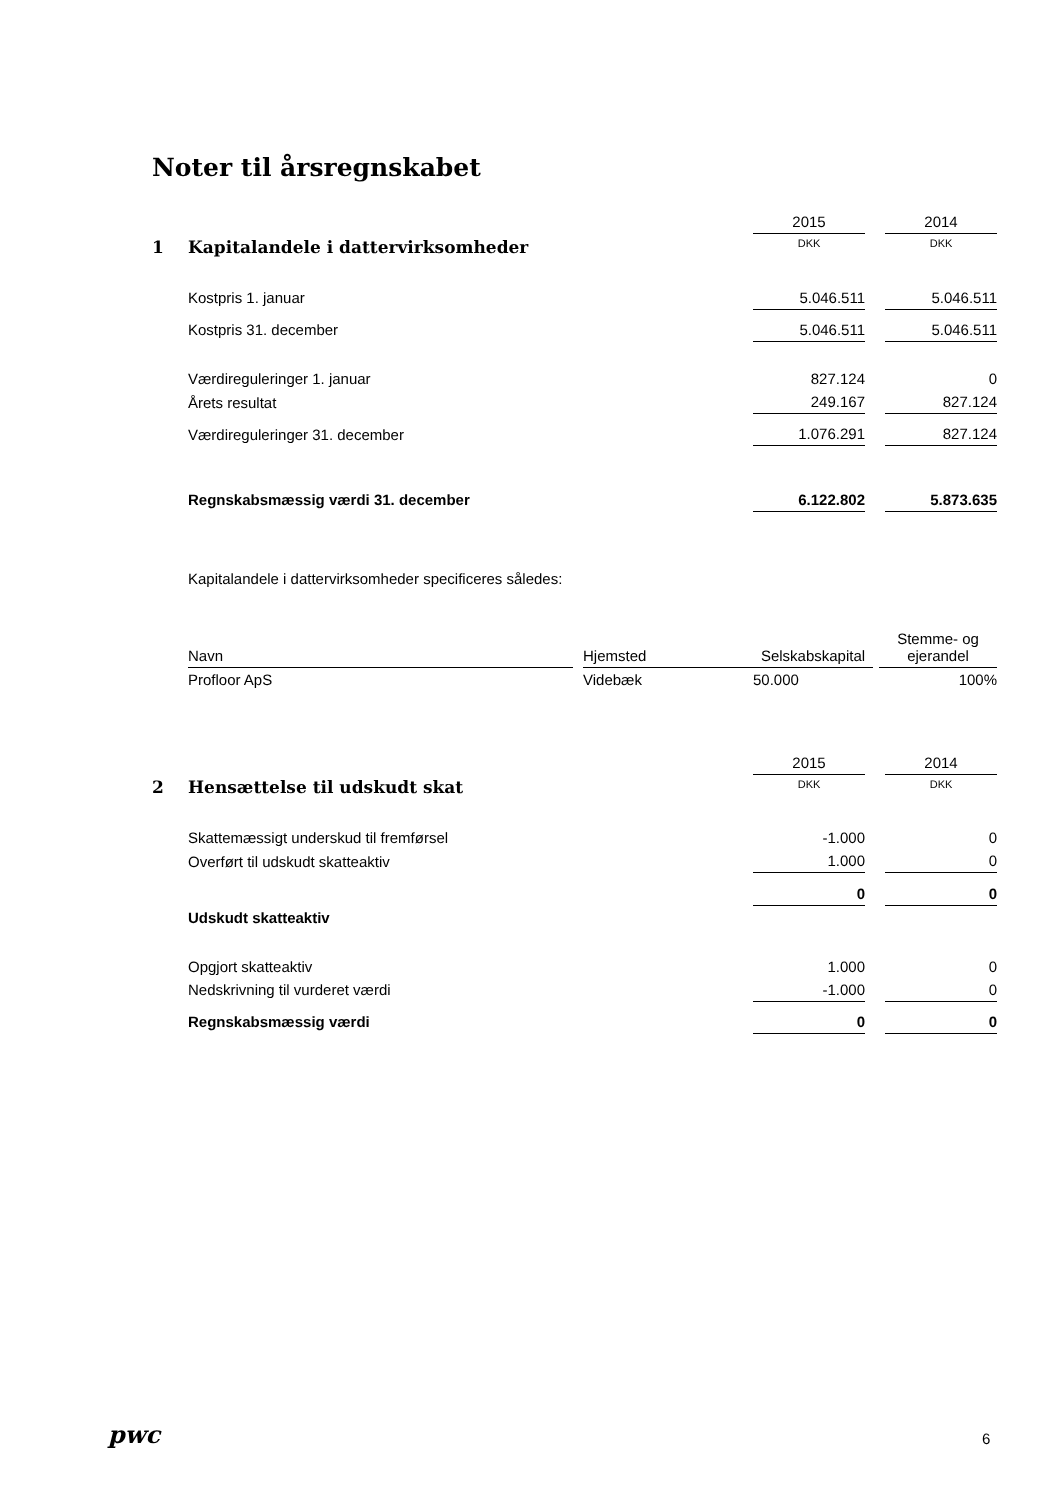Noter til årsregnskabet
| | | 2015 | | 2014 |
| 1 | Kapitalandele i dattervirksomheder | DKK | | DKK |
| | Kostpris 1. januar | 5.046.511 | | 5.046.511 |
| | Kostpris 31. december | 5.046.511 | | 5.046.511 |
| | Værdireguleringer 1. januar | 827.124 | | 0 |
| | Årets resultat | 249.167 | | 827.124 |
| | Værdireguleringer 31. december | 1.076.291 | | 827.124 |
| | Regnskabsmæssig værdi 31. december | 6.122.802 | | 5.873.635 |
Kapitalandele i dattervirksomheder specificeres således:
| Navn | | Hjemsted | Selskabskapital | | Stemme- og ejerandel |
| Profloor ApS | | Videbæk | 50.000 | | 100% |
| | | 2015 | | 2014 |
| 2 | Hensættelse til udskudt skat | DKK | | DKK |
| | Skattemæssigt underskud til fremførsel | -1.000 | | 0 |
| | Overført til udskudt skatteaktiv | 1.000 | | 0 |
| | | 0 | | 0 |
| | Udskudt skatteaktiv | | | |
| | Opgjort skatteaktiv | 1.000 | | 0 |
| | Nedskrivning til vurderet værdi | -1.000 | | 0 |
| | Regnskabsmæssig værdi | 0 | | 0 |
pwc 6